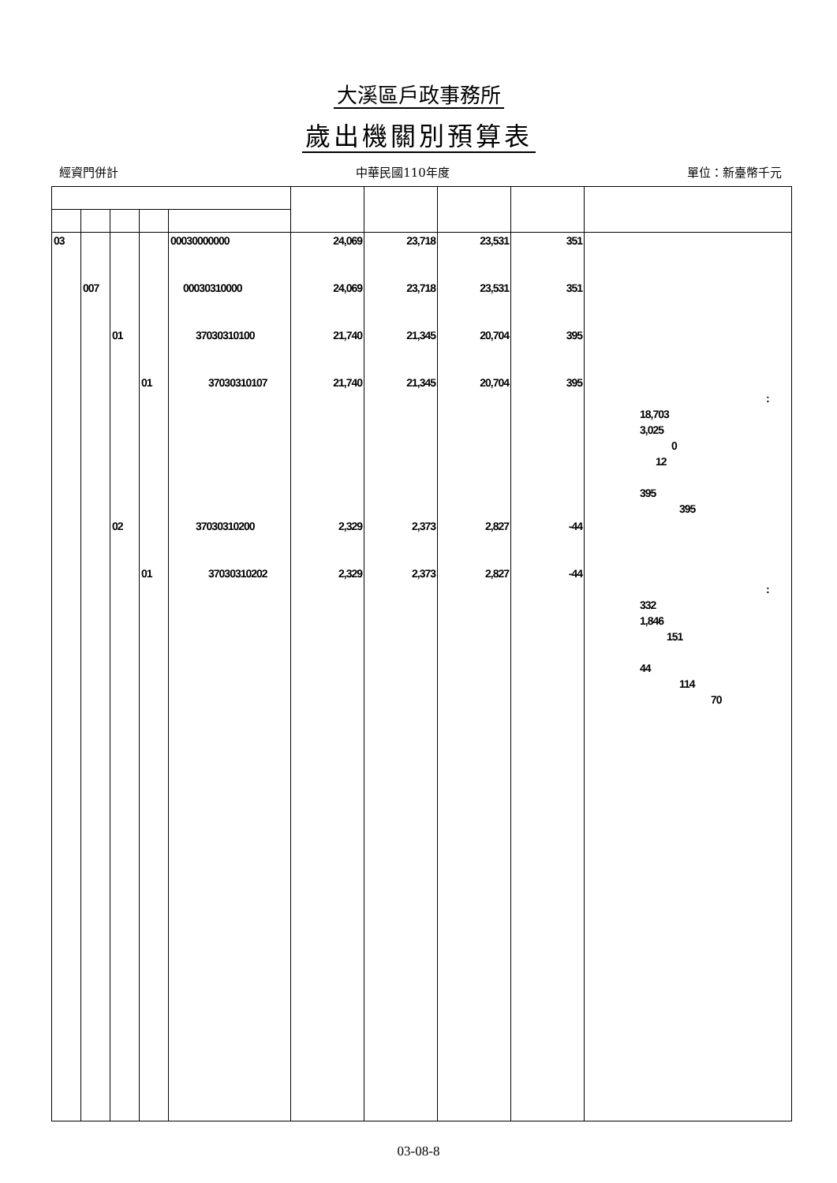大溪區戶政事務所
歲出機關別預算表
經資門併計 中華民國110年度 單位：新臺幣千元
| 03 | | | | 00030000000 | 24,069 | 23,718 | 23,531 | 351 | |
| | 007 | | | 00030310000 | 24,069 | 23,718 | 23,531 | 351 | |
| | | 01 | | 37030310100 | 21,740 | 21,345 | 20,704 | 395 | |
| | | | 01 | 37030310107 | 21,740 | 21,345 | 20,704 | 395 | : 18,703 3,025 0 12 395 395 |
| | | 02 | | 37030310200 | 2,329 | 2,373 | 2,827 | -44 | |
| | | | 01 | 37030310202 | 2,329 | 2,373 | 2,827 | -44 | : 332 1,846 151 44 114 70 |
03-08-8